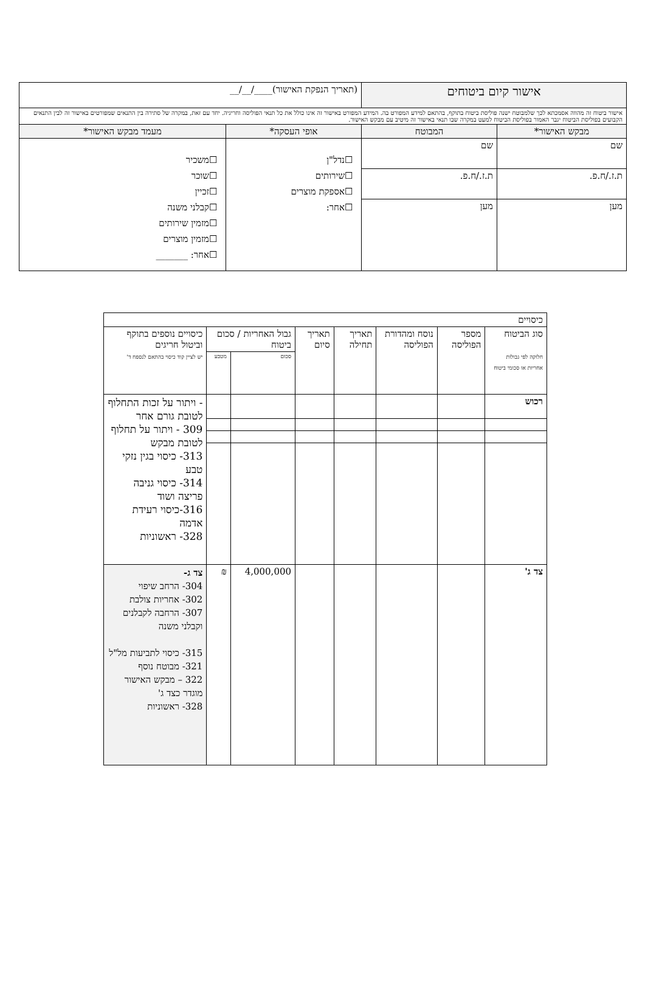| אישור קיום ביטוחים | | (תאריך הנפקת האישור)____/__/__ | |
| אישור ביטוח זה מהווה אסמכתא לכך שלמבוטח ישנה פוליסת ביטוח בתוקף, בהתאם למידע המפורט בה. המידע המפורט באישור זה אינו כולל את כל תנאי הפוליסה וחריגיה. יחד עם זאת, במקרה של סתירה בין התנאים שמפורטים באישור זה לבין התנאים הקבועים בפוליסת הביטוח יגבר האמור בפוליסת הביטוח למעט במקרה שבו תנאי באישור זה מיטיב עם מבקש האישור. | | | |
| מבקש האישור* | המבוטח | אופי העסקה* | מעמד מבקש האישור* |
| שם | שם | ☐נדל"ן ☐שירותים ☐אספקת מוצרים ☐אחר: | ☐משכיר ☐שוכר ☐זכיין ☐קבלני משנה ☐מזמין שירותים ☐מזמין מוצרים ☐אחר: _______ |
| ת.ז./ח.פ. | ת.ז./ח.פ. | | |
| מען | מען | | |
| כיסויים | | | | | | | |
| סוג הביטוח חלוקה לפי גבולות אחריות או סכומי ביטוח | מספר הפוליסה | נוסח ומהדורת הפוליסה | תאריך תחילה | תאריך סיום | גבול האחריות / סכום ביטוח | | כיסויים נוספים בתוקף וביטול חריגים יש לציין קוד כיסוי בהתאם לנספח ד' |
| | | | | | סכום | מטבע | |
| רכוש | | | | | | | - ויתור על זכות התחלוף לטובת גורם אחר 309 - ויתור על תחלוף לטובת מבקש 313- כיסוי בגין נזקי טבע 314- כיסוי גניבה פריצה ושוד 316-כיסוי רעידת אדמה 328- ראשוניות |
| צד ג' | | | | | 4,000,000 | ₪ | צד ג- 304- הרחב שיפוי 302- אחריות צולבת 307- הרחבה לקבלנים וקבלני משנה 315- כיסוי לתביעות מל"ל 321- מבוטח נוסף 322 – מבקש האישור מוגדר כצד ג' 328- ראשוניות |